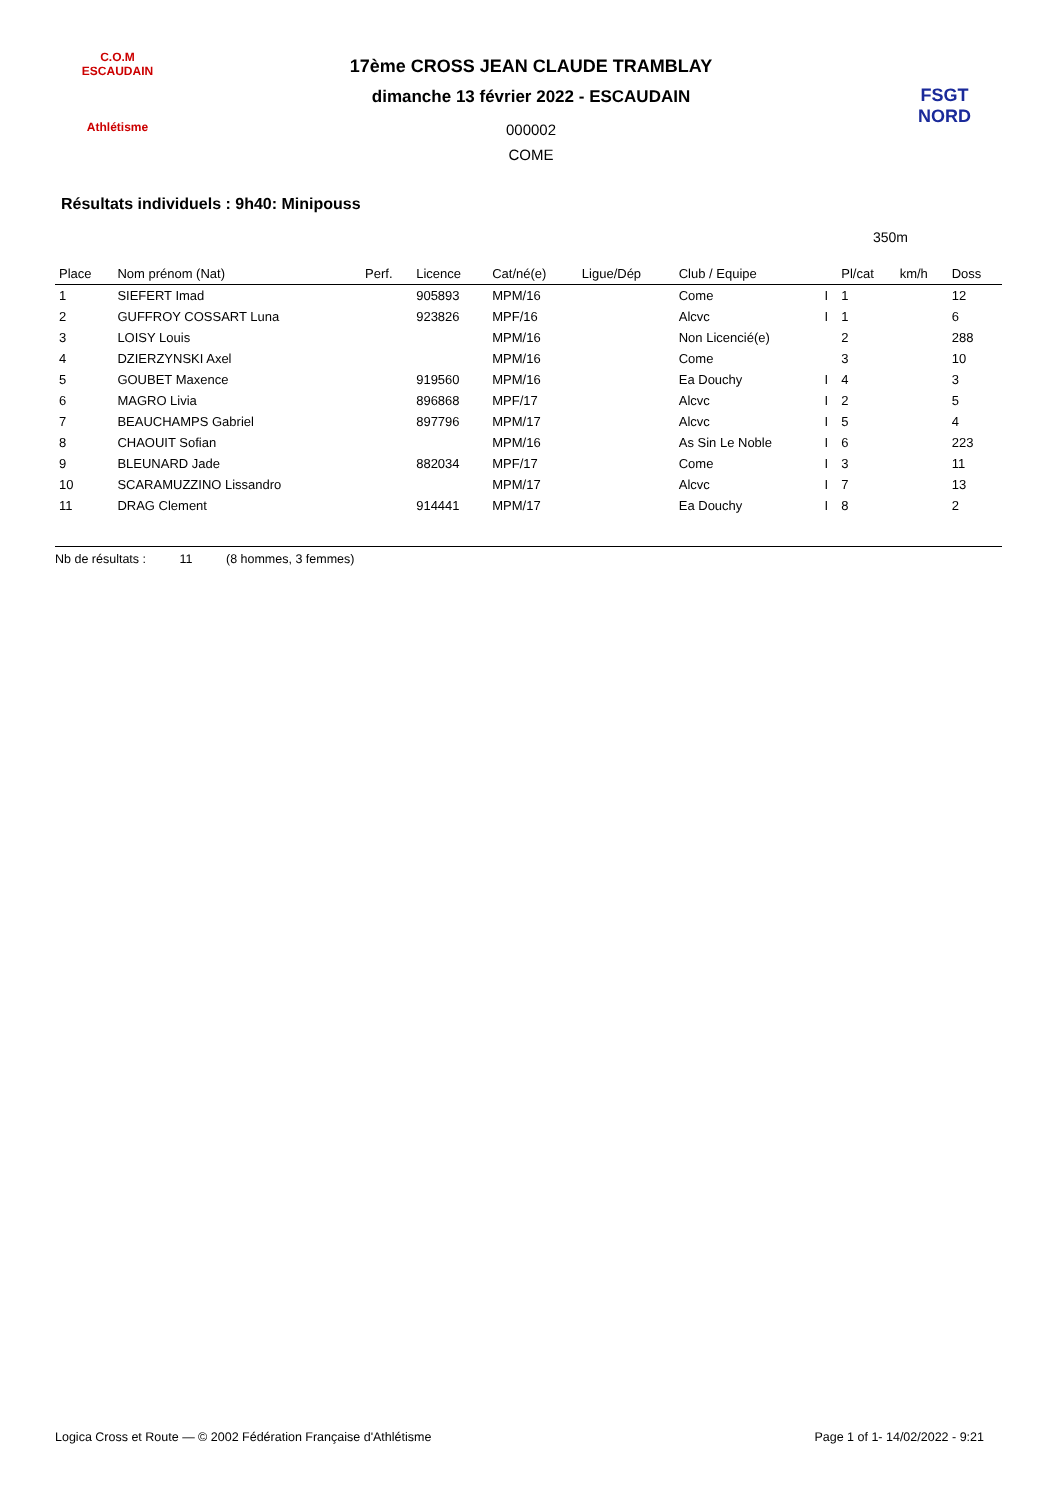C.O.M
ESCAUDAIN
Athlétisme
17ème CROSS JEAN CLAUDE TRAMBLAY
dimanche 13 février 2022 - ESCAUDAIN
000002
COME
FSGT NORD
Résultats individuels : 9h40: Minipouss
350m
| Place | Nom prénom (Nat) | Perf. | Licence | Cat/né(e) | Ligue/Dép | Club / Equipe | | Pl/cat | km/h | Doss |
| --- | --- | --- | --- | --- | --- | --- | --- | --- | --- | --- |
| 1 | SIEFERT Imad | | 905893 | MPM/16 | | Come | I | 1 | | 12 |
| 2 | GUFFROY COSSART Luna | | 923826 | MPF/16 | | Alcvc | I | 1 | | 6 |
| 3 | LOISY Louis | | | MPM/16 | | Non Licencié(e) | | 2 | | 288 |
| 4 | DZIERZYNSKI Axel | | | MPM/16 | | Come | | 3 | | 10 |
| 5 | GOUBET Maxence | | 919560 | MPM/16 | | Ea Douchy | I | 4 | | 3 |
| 6 | MAGRO Livia | | 896868 | MPF/17 | | Alcvc | I | 2 | | 5 |
| 7 | BEAUCHAMPS Gabriel | | 897796 | MPM/17 | | Alcvc | I | 5 | | 4 |
| 8 | CHAOUIT Sofian | | | MPM/16 | | As Sin Le Noble | I | 6 | | 223 |
| 9 | BLEUNARD Jade | | 882034 | MPF/17 | | Come | I | 3 | | 11 |
| 10 | SCARAMUZZINO Lissandro | | | MPM/17 | | Alcvc | I | 7 | | 13 |
| 11 | DRAG Clement | | 914441 | MPM/17 | | Ea Douchy | I | 8 | | 2 |
Nb de résultats : 11 (8 hommes, 3 femmes)
Logica Cross et Route — © 2002 Fédération Française d'Athlétisme Page 1 of 1- 14/02/2022 - 9:21